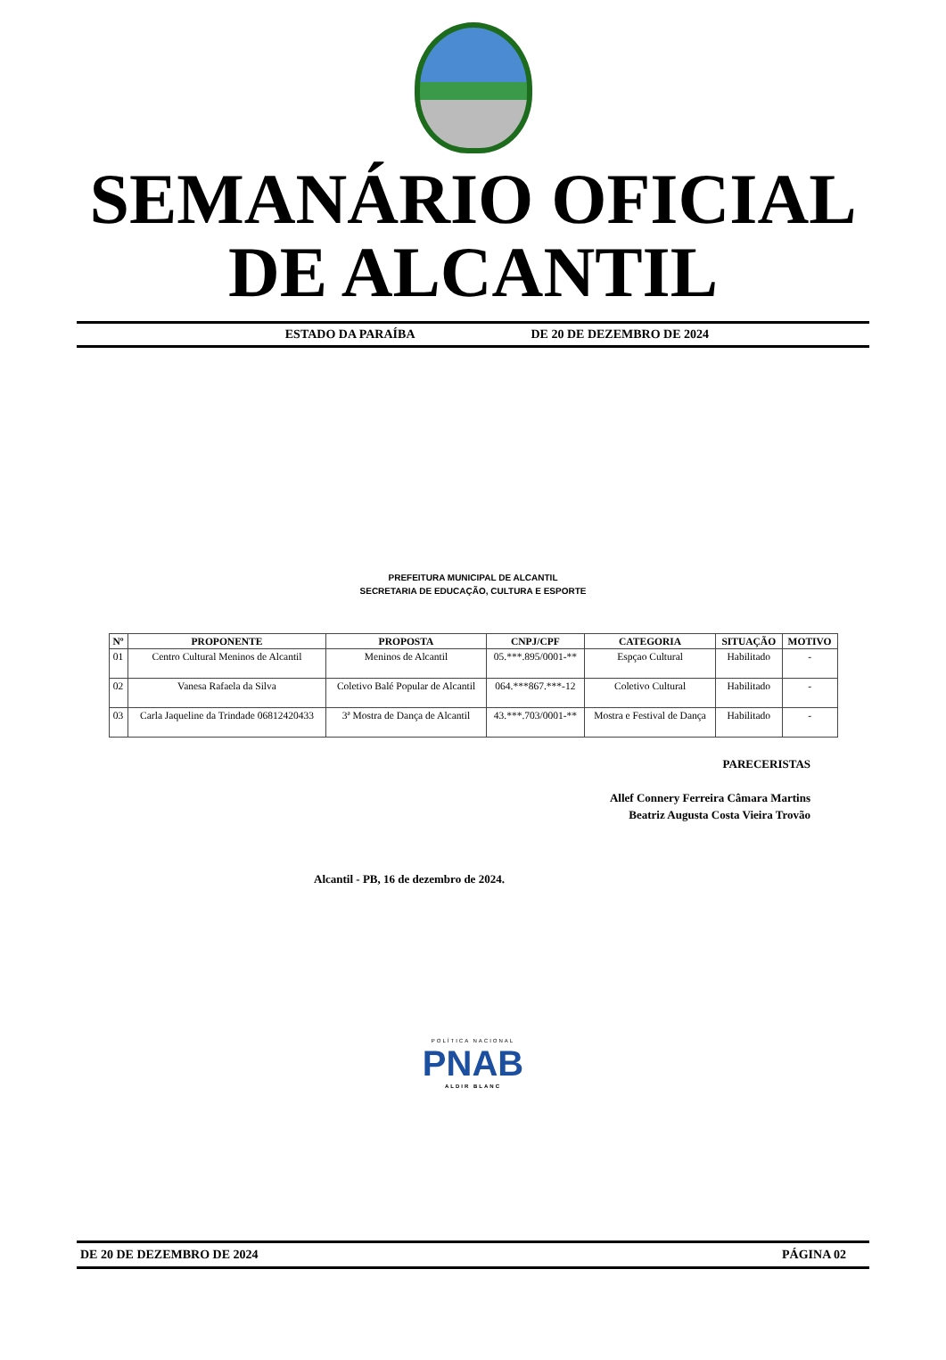SEMANÁRIO OFICIAL
DE ALCANTIL
ESTADO DA PARAÍBA DE 20 DE DEZEMBRO DE 2024
PREFEITURA MUNICIPAL DE ALCANTIL
SECRETARIA DE EDUCAÇÃO, CULTURA E ESPORTE
| Nº | PROPONENTE | PROPOSTA | CNPJ/CPF | CATEGORIA | SITUAÇÃO | MOTIVO |
| --- | --- | --- | --- | --- | --- | --- |
| 01 | Centro Cultural Meninos de Alcantil | Meninos de Alcantil | 05.***.895/0001-** | Espçao Cultural | Habilitado | - |
| 02 | Vanesa Rafaela da Silva | Coletivo Balé Popular de Alcantil | 064.***867.***-12 | Coletivo Cultural | Habilitado | - |
| 03 | Carla Jaqueline da Trindade 06812420433 | 3ª Mostra de Dança de Alcantil | 43.***.703/0001-** | Mostra e Festival de Dança | Habilitado | - |
PARECERISTAS
Allef Connery Ferreira Câmara Martins
Beatriz Augusta Costa Vieira Trovão
Alcantil - PB, 16 de dezembro de 2024.
POLÍTICA NACIONAL
PNAB
ALDIR BLANC
DE 20 DE DEZEMBRO DE 2024 PÁGINA 02